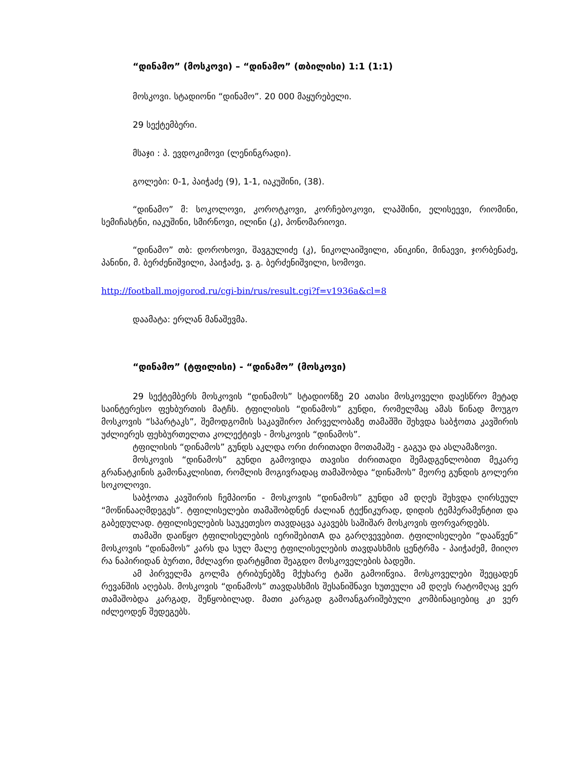“დინამო” (მოსკოვი) – “დინამო” (თბილისი) 1:1 (1:1)
მოსკოვი. სტადიონი “დინამო”. 20 000 მაყურებელი.
29 სექტემბერი.
მსაჯი : პ. ევდოკიმოვი (ლენინგრადი).
გოლები: 0-1, პაიჭაძე (9), 1-1, იაკუშინი, (38).
“დინამო” მ: სოკოლოვი, კოროტკოვი, კორჩებოკოვი, ლაპშინი, ელისეევი, რიომინი, სემიჩასტნი, იაკუშინი, სმირნოვი, ილინი (კ), პონომარიოვი.
“დინამო” თბ: დოროხოვი, შავგულიძე (კ), ნიკოლაიშვილი, ანიკინი, მინაევი, ჯორბენაძე, პანინი, მ. ბერძენიშვილი, პაიჭაძე, ვ. გ. ბერძენიშვილი, სომოვი.
http://football.mojgorod.ru/cgi-bin/rus/result.cgi?f=v1936a&cl=8
დაამატა: ერლან მანაშევმა.
“დინამო” (ტფილისი) - “დინამო” (მოსკოვი)
29 სექტემბერს მოსკოვის “დინამოს” სტადიონზე 20 ათასი მოსკოველი დაესწრო მეტად საინტერესო ფეხბურთის მატჩს. ტფილისის “დინამოს” გუნდი, რომელმაც ამას წინად მოუგო მოსკოვის “სპარტაკს”, შემოდგომის საკავშირო პირველობაზე თამაშში შეხვდა საბჭოთა კავშირის უძლიერეს ფეხბურთელთა კოლექტივს - მოსკოვის “დინამოს”.
ტფილისის “დინამოს” გუნდს აკლდა ორი ძირითადი მოთამაშე - გაგუა და ასლამაზოვი.
მოსკოვის “დინამოს” გუნდი გამოვიდა თავისი ძირითადი შემადგენლობით მეკარე გრანატკინის გამონაკლისით, რომლის მოგივრადაც თამაშობდა “დინამოს” მეორე გუნდის გოლერი სოკოლოვი.
საბჭოთა კავშირის ჩემპიონი - მოსკოვის “დინამოს” გუნდი ამ დღეს შეხვდა ღირსეულ “მოწინააღმდეგეს”. ტფილისელები თამაშობდნენ ძალიან ტექნიკურად, დიდის ტემპერამენტით და გაბედულად. ტფილისელების საუკეთესო თავდაცვა აკავებს საშიშარ მოსკოვის ფორვარდებს.
თამაში დაიწყო ტფილისელების იერიშებითA და გარღვევებით. ტფილისელები “დააწვენ” მოსკოვის “დინამოს” კარს და სულ მალე ტფილისელების თავდასხმის ცენტრმა - პაიჭაძემ, მიიღო რა ნაპირიდან ბურთი, მძლავრი დარტყმით შეაგდო მოსკოველების ბადეში.
ამ პირველმა გოლმა ტრიბუნებზე მქუხარე ტაში გამოიწვია. მოსკოველები შეეცადენ რევანშის აღებას. მოსკოვის “დინამოს” თავდასხმის შესანიშნავი ხუთეული ამ დღეს რატომღაც ვერ თამაშობდა კარგად, შეწყობილად. მათი კარგად გამოანგარიშებული კომბინაციებიც კი ვერ იძლეოდენ შედეგებს.